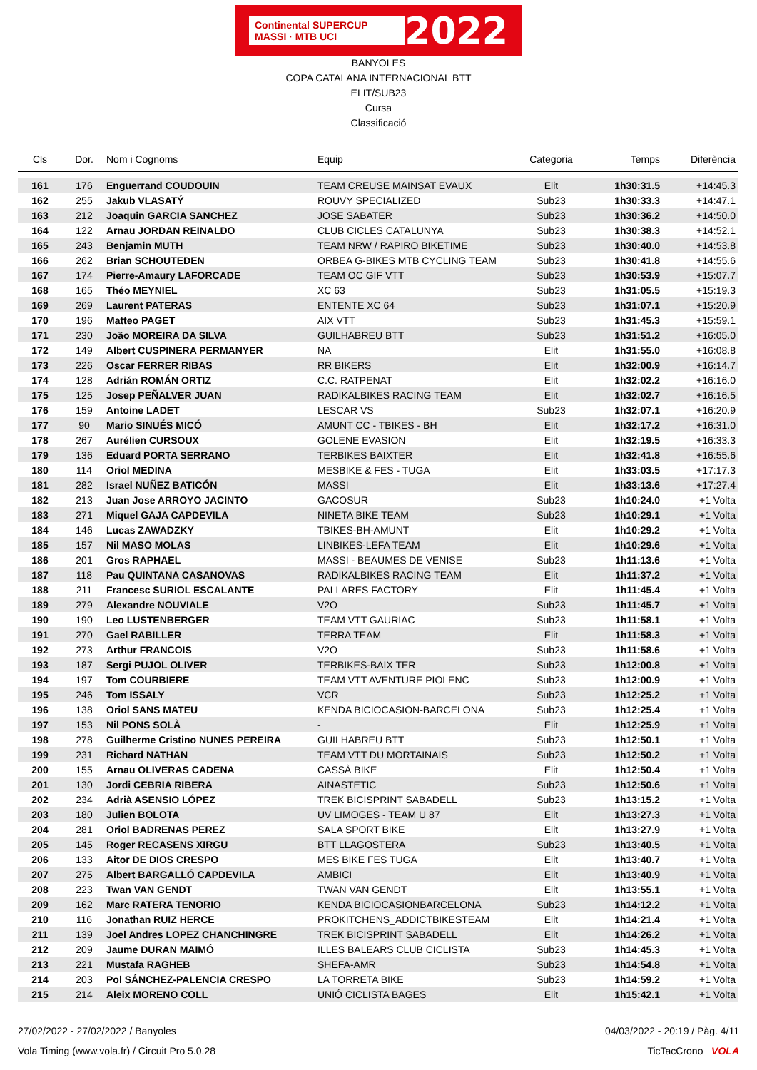Continental SUPERCUP MASSI · MTB UCI 2022
BANYOLES
COPA CATALANA INTERNACIONAL BTT
ELIT/SUB23
Cursa
Classificació
| Cls | Dor. | Nom i Cognoms | Equip | Categoria | Temps | Diferència |
| --- | --- | --- | --- | --- | --- | --- |
| 161 | 176 | Enguerrand COUDOUIN | TEAM CREUSE MAINSAT EVAUX | Elit | 1h30:31.5 | +14:45.3 |
| 162 | 255 | Jakub VLASATÝ | ROUVY SPECIALIZED | Sub23 | 1h30:33.3 | +14:47.1 |
| 163 | 212 | Joaquin GARCIA SANCHEZ | JOSE SABATER | Sub23 | 1h30:36.2 | +14:50.0 |
| 164 | 122 | Arnau JORDAN REINALDO | CLUB CICLES CATALUNYA | Sub23 | 1h30:38.3 | +14:52.1 |
| 165 | 243 | Benjamin MUTH | TEAM NRW / RAPIRO BIKETIME | Sub23 | 1h30:40.0 | +14:53.8 |
| 166 | 262 | Brian SCHOUTEDEN | ORBEA G-BIKES MTB CYCLING TEAM | Sub23 | 1h30:41.8 | +14:55.6 |
| 167 | 174 | Pierre-Amaury LAFORCADE | TEAM OC GIF VTT | Sub23 | 1h30:53.9 | +15:07.7 |
| 168 | 165 | Théo MEYNIEL | XC 63 | Sub23 | 1h31:05.5 | +15:19.3 |
| 169 | 269 | Laurent PATERAS | ENTENTE XC 64 | Sub23 | 1h31:07.1 | +15:20.9 |
| 170 | 196 | Matteo PAGET | AIX VTT | Sub23 | 1h31:45.3 | +15:59.1 |
| 171 | 230 | João MOREIRA DA SILVA | GUILHABREU BTT | Sub23 | 1h31:51.2 | +16:05.0 |
| 172 | 149 | Albert CUSPINERA PERMANYER | NA | Elit | 1h31:55.0 | +16:08.8 |
| 173 | 226 | Oscar FERRER RIBAS | RR BIKERS | Elit | 1h32:00.9 | +16:14.7 |
| 174 | 128 | Adrián ROMÁN ORTIZ | C.C. RATPENAT | Elit | 1h32:02.2 | +16:16.0 |
| 175 | 125 | Josep PEÑALVER JUAN | RADIKALBIKES RACING TEAM | Elit | 1h32:02.7 | +16:16.5 |
| 176 | 159 | Antoine LADET | LESCAR VS | Sub23 | 1h32:07.1 | +16:20.9 |
| 177 | 90 | Mario SINUÉS MICÓ | AMUNT CC - TBIKES - BH | Elit | 1h32:17.2 | +16:31.0 |
| 178 | 267 | Aurélien CURSOUX | GOLENE EVASION | Elit | 1h32:19.5 | +16:33.3 |
| 179 | 136 | Eduard PORTA SERRANO | TERBIKES BAIXTER | Elit | 1h32:41.8 | +16:55.6 |
| 180 | 114 | Oriol MEDINA | MESBIKE & FES - TUGA | Elit | 1h33:03.5 | +17:17.3 |
| 181 | 282 | Israel NUÑEZ BATICÓN | MASSI | Elit | 1h33:13.6 | +17:27.4 |
| 182 | 213 | Juan Jose ARROYO JACINTO | GACOSUR | Sub23 | 1h10:24.0 | +1 Volta |
| 183 | 271 | Miquel GAJA CAPDEVILA | NINETA BIKE TEAM | Sub23 | 1h10:29.1 | +1 Volta |
| 184 | 146 | Lucas ZAWADZKY | TBIKES-BH-AMUNT | Elit | 1h10:29.2 | +1 Volta |
| 185 | 157 | Nil MASO MOLAS | LINBIKES-LEFA TEAM | Elit | 1h10:29.6 | +1 Volta |
| 186 | 201 | Gros RAPHAEL | MASSI - BEAUMES DE VENISE | Sub23 | 1h11:13.6 | +1 Volta |
| 187 | 118 | Pau QUINTANA CASANOVAS | RADIKALBIKES RACING TEAM | Elit | 1h11:37.2 | +1 Volta |
| 188 | 211 | Francesc SURIOL ESCALANTE | PALLARES FACTORY | Elit | 1h11:45.4 | +1 Volta |
| 189 | 279 | Alexandre NOUVIALE | V2O | Sub23 | 1h11:45.7 | +1 Volta |
| 190 | 190 | Leo LUSTENBERGER | TEAM VTT GAURIAC | Sub23 | 1h11:58.1 | +1 Volta |
| 191 | 270 | Gael RABILLER | TERRA TEAM | Elit | 1h11:58.3 | +1 Volta |
| 192 | 273 | Arthur FRANCOIS | V2O | Sub23 | 1h11:58.6 | +1 Volta |
| 193 | 187 | Sergi PUJOL OLIVER | TERBIKES-BAIX TER | Sub23 | 1h12:00.8 | +1 Volta |
| 194 | 197 | Tom COURBIERE | TEAM VTT AVENTURE PIOLENC | Sub23 | 1h12:00.9 | +1 Volta |
| 195 | 246 | Tom ISSALY | VCR | Sub23 | 1h12:25.2 | +1 Volta |
| 196 | 138 | Oriol SANS MATEU | KENDA BICIOCASION-BARCELONA | Sub23 | 1h12:25.4 | +1 Volta |
| 197 | 153 | Nil PONS SOLÀ | - | Elit | 1h12:25.9 | +1 Volta |
| 198 | 278 | Guilherme Cristino NUNES PEREIRA | GUILHABREU BTT | Sub23 | 1h12:50.1 | +1 Volta |
| 199 | 231 | Richard NATHAN | TEAM VTT DU MORTAINAIS | Sub23 | 1h12:50.2 | +1 Volta |
| 200 | 155 | Arnau OLIVERAS CADENA | CASSÀ BIKE | Elit | 1h12:50.4 | +1 Volta |
| 201 | 130 | Jordi CEBRIA RIBERA | AINASTETIC | Sub23 | 1h12:50.6 | +1 Volta |
| 202 | 234 | Adrià ASENSIO LÓPEZ | TREK BICISPRINT SABADELL | Sub23 | 1h13:15.2 | +1 Volta |
| 203 | 180 | Julien BOLOTA | UV LIMOGES - TEAM U 87 | Elit | 1h13:27.3 | +1 Volta |
| 204 | 281 | Oriol BADRENAS PEREZ | SALA SPORT BIKE | Elit | 1h13:27.9 | +1 Volta |
| 205 | 145 | Roger RECASENS XIRGU | BTT LLAGOSTERA | Sub23 | 1h13:40.5 | +1 Volta |
| 206 | 133 | Aitor DE DIOS CRESPO | MES BIKE FES TUGA | Elit | 1h13:40.7 | +1 Volta |
| 207 | 275 | Albert BARGALLÓ CAPDEVILA | AMBICI | Elit | 1h13:40.9 | +1 Volta |
| 208 | 223 | Twan VAN GENDT | TWAN VAN GENDT | Elit | 1h13:55.1 | +1 Volta |
| 209 | 162 | Marc RATERA TENORIO | KENDA BICIOCASIONBARCELONA | Sub23 | 1h14:12.2 | +1 Volta |
| 210 | 116 | Jonathan RUIZ HERCE | PROKITCHENS_ADDICTBIKESTEAM | Elit | 1h14:21.4 | +1 Volta |
| 211 | 139 | Joel Andres LOPEZ CHANCHINGRE | TREK BICISPRINT SABADELL | Elit | 1h14:26.2 | +1 Volta |
| 212 | 209 | Jaume DURAN MAIMÓ | ILLES BALEARS CLUB CICLISTA | Sub23 | 1h14:45.3 | +1 Volta |
| 213 | 221 | Mustafa RAGHEB | SHEFA-AMR | Sub23 | 1h14:54.8 | +1 Volta |
| 214 | 203 | Pol SÁNCHEZ-PALENCIA CRESPO | LA TORRETA BIKE | Sub23 | 1h14:59.2 | +1 Volta |
| 215 | 214 | Aleix MORENO COLL | UNIÓ CICLISTA BAGES | Elit | 1h15:42.1 | +1 Volta |
27/02/2022 - 27/02/2022 / Banyoles 04/03/2022 - 20:19 / Pàg. 4/11
Vola Timing (www.vola.fr) / Circuit Pro 5.0.28 TicTacCrono VOLA